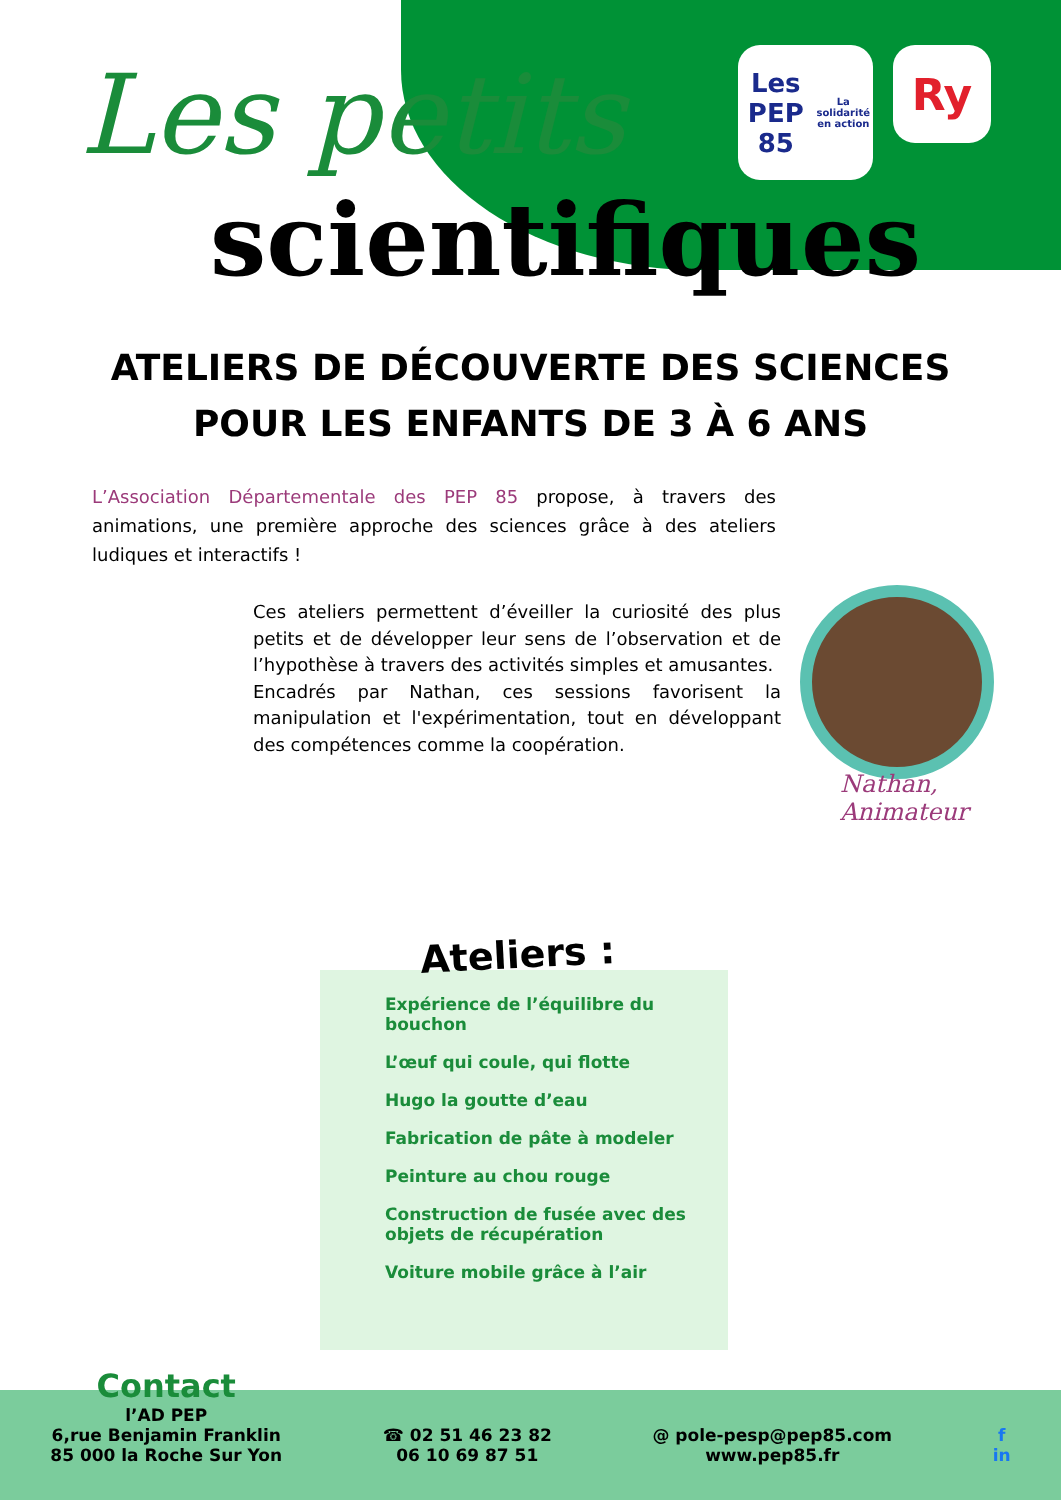Les PEP 85
La solidarité en action
Ry
Les petits
scientifiques
ATELIERS DE DÉCOUVERTE DES SCIENCES
POUR LES ENFANTS DE 3 À 6 ANS
L’Association Départementale des PEP 85 propose, à travers des animations, une première approche des sciences grâce à des ateliers ludiques et interactifs !
Ces ateliers permettent d’éveiller la curiosité des plus petits et de développer leur sens de l’observation et de l’hypothèse à travers des activités simples et amusantes.
Encadrés par Nathan, ces sessions favorisent la manipulation et l'expérimentation, tout en développant des compétences comme la coopération.
Nathan,
Animateur
Ateliers :
Expérience de l’équilibre du bouchon
L’œuf qui coule, qui flotte
Hugo la goutte d’eau
Fabrication de pâte à modeler
Peinture au chou rouge
Construction de fusée avec des objets de récupération
Voiture mobile grâce à l’air
Contact
l’AD PEP
6,rue Benjamin Franklin
85 000 la Roche Sur Yon
☎ 02 51 46 23 82
06 10 69 87 51
@ pole-pesp@pep85.com
www.pep85.fr
f
in